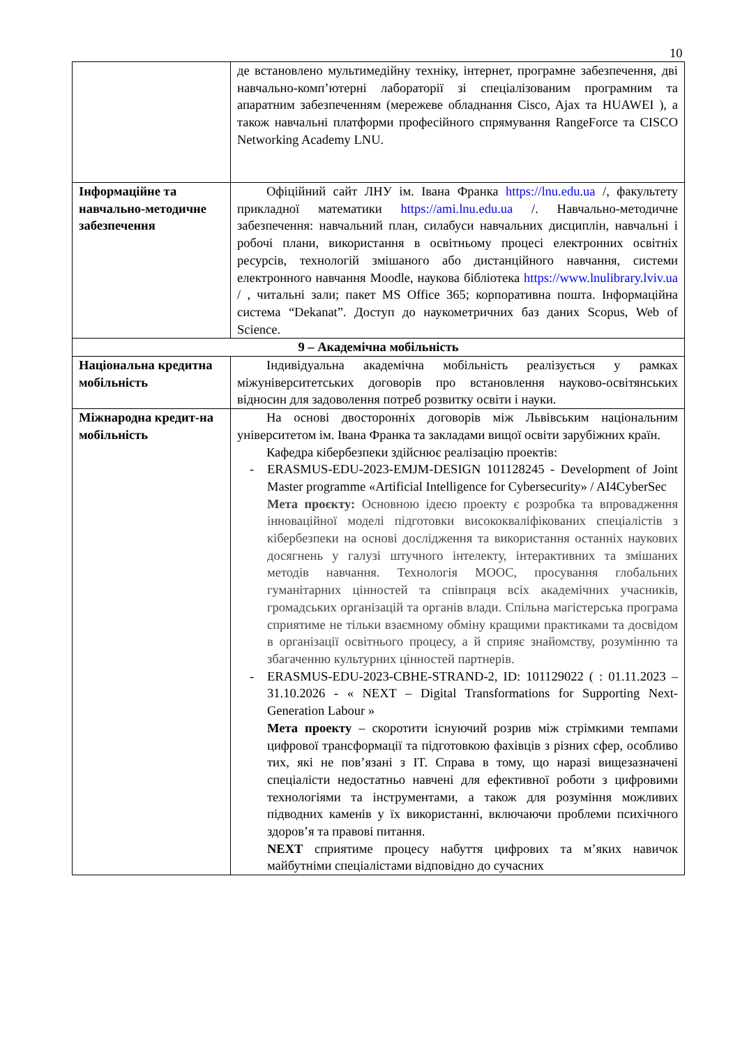10
| | де встановлено мультимедійну техніку, інтернет, програмне забезпечення, дві навчально-комп’ютерні лабораторії зі спеціалізованим програмним та апаратним забезпеченням (мережеве обладнання Cisco, Ajax та HUAWEI ), а також навчальні платформи професійного спрямування RangeForce та CISCO Networking Academy LNU. |
| Інформаційне та навчально-методичне забезпечення | Офіційний сайт ЛНУ ім. Івана Франка https://lnu.edu.ua /, факультету прикладної математики https://ami.lnu.edu.ua /. Навчально-методичне забезпечення: навчальний план, силабуси навчальних дисциплін, навчальні і робочі плани, використання в освітньому процесі електронних освітніх ресурсів, технологій змішаного або дистанційного навчання, системи електронного навчання Moodle, наукова бібліотека https://www.lnulibrary.lviv.ua / , читальні зали; пакет MS Office 365; корпоративна пошта. Інформаційна система “Dekanat”. Доступ до наукометричних баз даних Scopus, Web of Science. |
| 9 – Академічна мобільність | |
| Національна кредитна мобільність | Індивідуальна академічна мобільність реалізується у рамках міжуніверситетських договорів про встановлення науково-освітянських відносин для задоволення потреб розвитку освіти і науки. |
| Міжнародна кредит-на мобільність | На основі двосторонніх договорів між Львівським національним університетом ім. Івана Франка та закладами вищої освіти зарубіжних країн. Кафедра кібербезпеки здійснює реалізацію проектів: - ERASMUS-EDU-2023-EMJM-DESIGN 101128245 - Development of Joint Master programme «Artificial Intelligence for Cybersecurity» / AI4CyberSec Мета проєкту: Основною ідеєю проекту є розробка та впровадження інноваційної моделі підготовки висококваліфікованих спеціалістів з кібербезпеки на основі дослідження та використання останніх наукових досягнень у галузі штучного інтелекту, інтерактивних та змішаних методів навчання. Технологія MOOC, просування глобальних гуманітарних цінностей та співпраця всіх академічних учасників, громадських організацій та органів влади. Спільна магістерська програма сприятиме не тільки взаємному обміну кращими практиками та досвідом в організації освітнього процесу, а й сприяє знайомству, розумінню та збагаченню культурних цінностей партнерів. - ERASMUS-EDU-2023-CBHE-STRAND-2, ID: 101129022 ( : 01.11.2023 – 31.10.2026 - « NEXT – Digital Transformations for Supporting Next-Generation Labour » Мета проекту – скоротити існуючий розрив між стрімкими темпами цифрової трансформації та підготовкою фахівців з різних сфер, особливо тих, які не пов’язані з IT. Справа в тому, що наразі вищезазначені спеціалісти недостатньо навчені для ефективної роботи з цифровими технологіями та інструментами, а також для розуміння можливих підводних каменів у їх використанні, включаючи проблеми психічного здоров’я та правові питання. NEXT сприятиме процесу набуття цифрових та м’яких навичок майбутніми спеціалістами відповідно до сучасних |